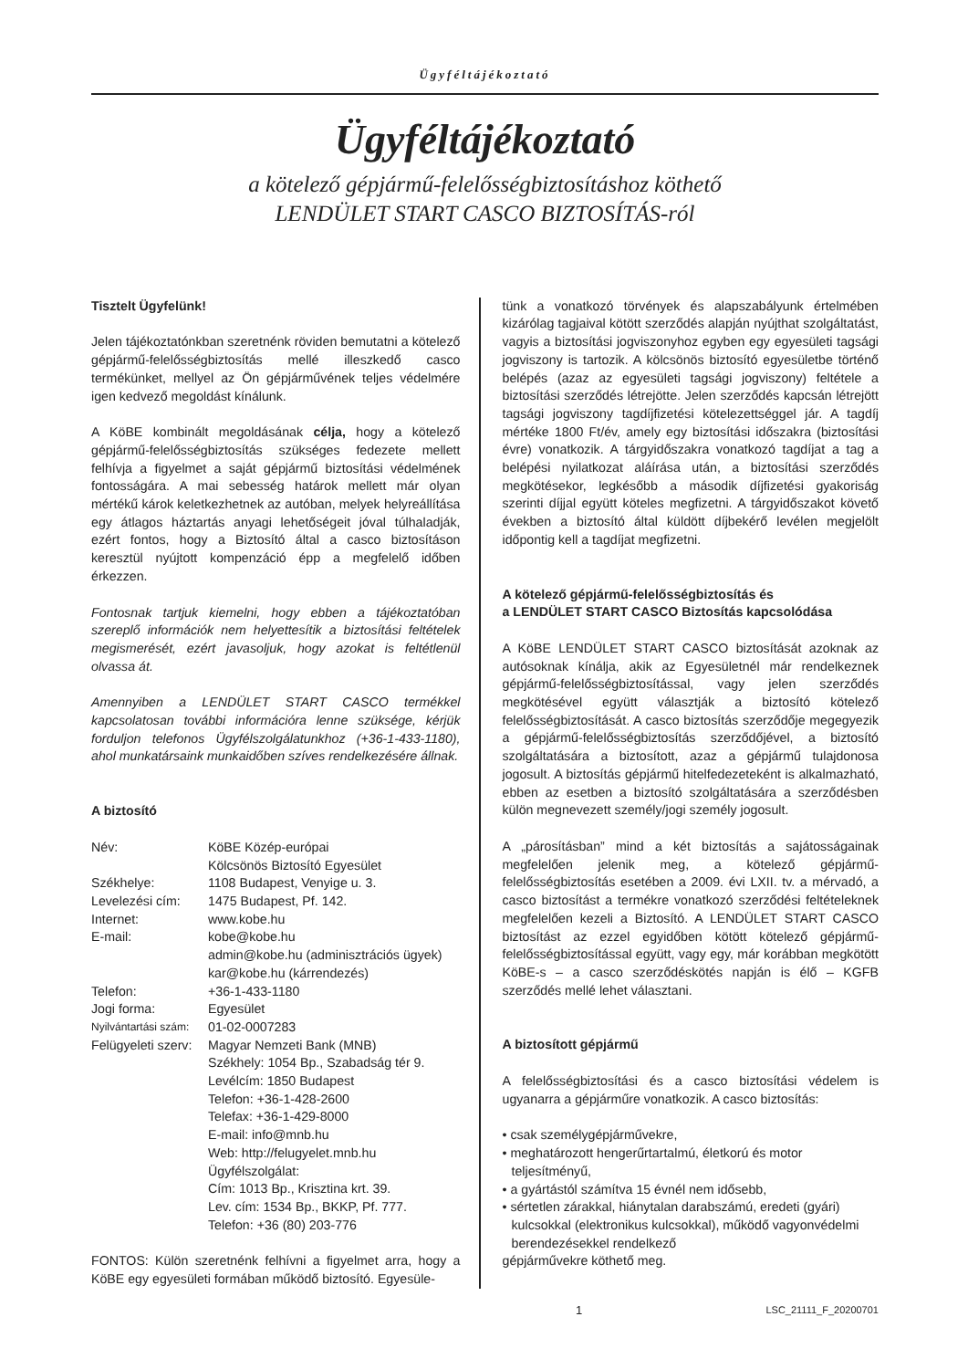Ügyféltájékoztató
Ügyféltájékoztató
a kötelező gépjármű-felelősségbiztosításhoz köthető
LENDÜLET START CASCO BIZTOSÍTÁS-ról
Tisztelt Ügyfelünk!
Jelen tájékoztatónkban szeretnénk röviden bemutatni a kötelező gépjármű-felelősségbiztosítás mellé illeszkedő casco termékünket, mellyel az Ön gépjárművének teljes védelmére igen kedvező megoldást kínálunk.
A KöBE kombinált megoldásának célja, hogy a kötelező gépjármű-felelősségbiztosítás szükséges fedezete mellett felhívja a figyelmet a saját gépjármű biztosítási védelmének fontosságára. A mai sebesség határok mellett már olyan mértékű károk keletkezhetnek az autóban, melyek helyreállítása egy átlagos háztartás anyagi lehetőségeit jóval túlhaladják, ezért fontos, hogy a Biztosító által a casco biztosításon keresztül nyújtott kompenzáció épp a megfelelő időben érkezzen.
Fontosnak tartjuk kiemelni, hogy ebben a tájékoztatóban szereplő információk nem helyettesítik a biztosítási feltételek megismerését, ezért javasoljuk, hogy azokat is feltétlenül olvassa át.
Amennyiben a LENDÜLET START CASCO termékkel kapcsolatosan további információra lenne szüksége, kérjük forduljon telefonos Ügyfélszolgálatunkhoz (+36-1-433-1180), ahol munkatársaink munkaidőben szíves rendelkezésére állnak.
A biztosító
| Név: | KöBE Közép-európai Kölcsönös Biztosító Egyesület |
| Székhelye: | 1108 Budapest, Venyige u. 3. |
| Levelezési cím: | 1475 Budapest, Pf. 142. |
| Internet: | www.kobe.hu |
| E-mail: | kobe@kobe.hu admin@kobe.hu (adminisztrációs ügyek) kar@kobe.hu (kárrendezés) |
| Telefon: | +36-1-433-1180 |
| Jogi forma: | Egyesület |
| Nyilvántartási szám: | 01-02-0007283 |
| Felügyeleti szerv: | Magyar Nemzeti Bank (MNB) Székhely: 1054 Bp., Szabadság tér 9. Levélcím: 1850 Budapest Telefon: +36-1-428-2600 Telefax: +36-1-429-8000 E-mail: info@mnb.hu Web: http://felugyelet.mnb.hu Ügyfélszolgálat: Cím: 1013 Bp., Krisztina krt. 39. Lev. cím: 1534 Bp., BKKP, Pf. 777. Telefon: +36 (80) 203-776 |
FONTOS: Külön szeretnénk felhívni a figyelmet arra, hogy a KöBE egy egyesületi formában működő biztosító. Egyesüle-
tünk a vonatkozó törvények és alapszabályunk értelmében kizárólag tagjaival kötött szerződés alapján nyújthat szolgáltatást, vagyis a biztosítási jogviszonyhoz egyben egy egyesületi tagsági jogviszony is tartozik. A kölcsönös biztosító egyesületbe történő belépés (azaz az egyesületi tagsági jogviszony) feltétele a biztosítási szerződés létrejötte. Jelen szerződés kapcsán létrejött tagsági jogviszony tagdíjfizetési kötelezettséggel jár. A tagdíj mértéke 1800 Ft/év, amely egy biztosítási időszakra (biztosítási évre) vonatkozik. A tárgyidőszakra vonatkozó tagdíjat a tag a belépési nyilatkozat aláírása után, a biztosítási szerződés megkötésekor, legkésőbb a második díjfizetési gyakoriság szerinti díjjal együtt köteles megfizetni. A tárgyidőszakot követő években a biztosító által küldött díjbekérő levélen megjelölt időpontig kell a tagdíjat megfizetni.
A kötelező gépjármű-felelősségbiztosítás és
a LENDÜLET START CASCO Biztosítás kapcsolódása
A KöBE LENDÜLET START CASCO biztosítását azoknak az autósoknak kínálja, akik az Egyesületnél már rendelkeznek gépjármű-felelősségbiztosítással, vagy jelen szerződés megkötésével együtt választják a biztosító kötelező felelősségbiztosítását. A casco biztosítás szerződője megegyezik a gépjármű-felelősségbiztosítás szerződőjével, a biztosító szolgáltatására a biztosított, azaz a gépjármű tulajdonosa jogosult. A biztosítás gépjármű hitelfedezeteként is alkalmazható, ebben az esetben a biztosító szolgáltatására a szerződésben külön megnevezett személy/jogi személy jogosult.
A „párosításban” mind a két biztosítás a sajátosságainak megfelelően jelenik meg, a kötelező gépjármű-felelősségbiztosítás esetében a 2009. évi LXII. tv. a mérvadó, a casco biztosítást a termékre vonatkozó szerződési feltételeknek megfelelően kezeli a Biztosító. A LENDÜLET START CASCO biztosítást az ezzel egyidőben kötött kötelező gépjármű-felelősségbiztosítással együtt, vagy egy, már korábban megkötött KöBE-s – a casco szerződéskötés napján is élő – KGFB szerződés mellé lehet választani.
A biztosított gépjármű
A felelősségbiztosítási és a casco biztosítási védelem is ugyanarra a gépjárműre vonatkozik. A casco biztosítás:
• csak személygépjárművekre,
• meghatározott hengerűrtartalmú, életkorú és motor teljesítményű,
• a gyártástól számítva 15 évnél nem idősebb,
• sértetlen zárakkal, hiánytalan darabszámú, eredeti (gyári) kulcsokkal (elektronikus kulcsokkal), működő vagyonvédelmi berendezésekkel rendelkező
gépjárművekre köthető meg.
1 LSC_21111_F_20200701